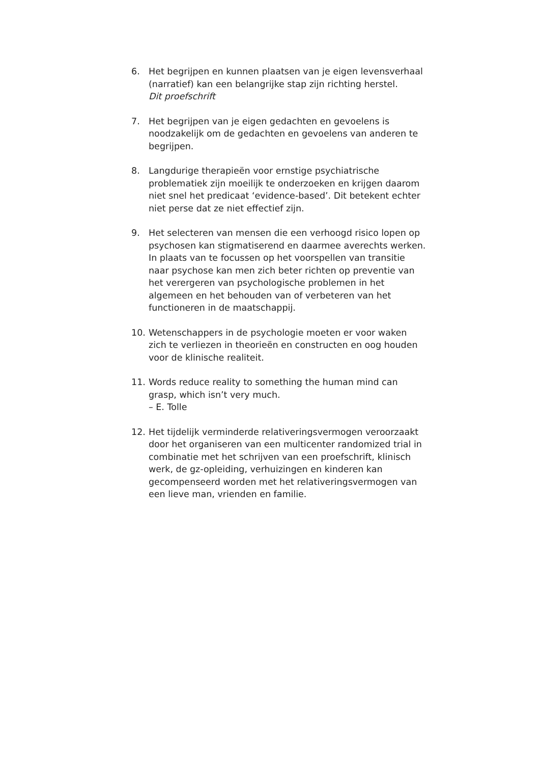6. Het begrijpen en kunnen plaatsen van je eigen levensverhaal (narratief) kan een belangrijke stap zijn richting herstel.
Dit proefschrift
7. Het begrijpen van je eigen gedachten en gevoelens is noodzakelijk om de gedachten en gevoelens van anderen te begrijpen.
8. Langdurige therapieën voor ernstige psychiatrische problematiek zijn moeilijk te onderzoeken en krijgen daarom niet snel het predicaat ‘evidence-based’. Dit betekent echter niet perse dat ze niet effectief zijn.
9. Het selecteren van mensen die een verhoogd risico lopen op psychosen kan stigmatiserend en daarmee averechts werken. In plaats van te focussen op het voorspellen van transitie naar psychose kan men zich beter richten op preventie van het verergeren van psychologische problemen in het algemeen en het behouden van of verbeteren van het functioneren in de maatschappij.
10. Wetenschappers in de psychologie moeten er voor waken zich te verliezen in theorieën en constructen en oog houden voor de klinische realiteit.
11. Words reduce reality to something the human mind can grasp, which isn’t very much.
– E. Tolle
12. Het tijdelijk verminderde relativeringsvermogen veroorzaakt door het organiseren van een multicenter randomized trial in combinatie met het schrijven van een proefschrift, klinisch werk, de gz-opleiding, verhuizingen en kinderen kan gecompenseerd worden met het relativeringsvermogen van een lieve man, vrienden en familie.